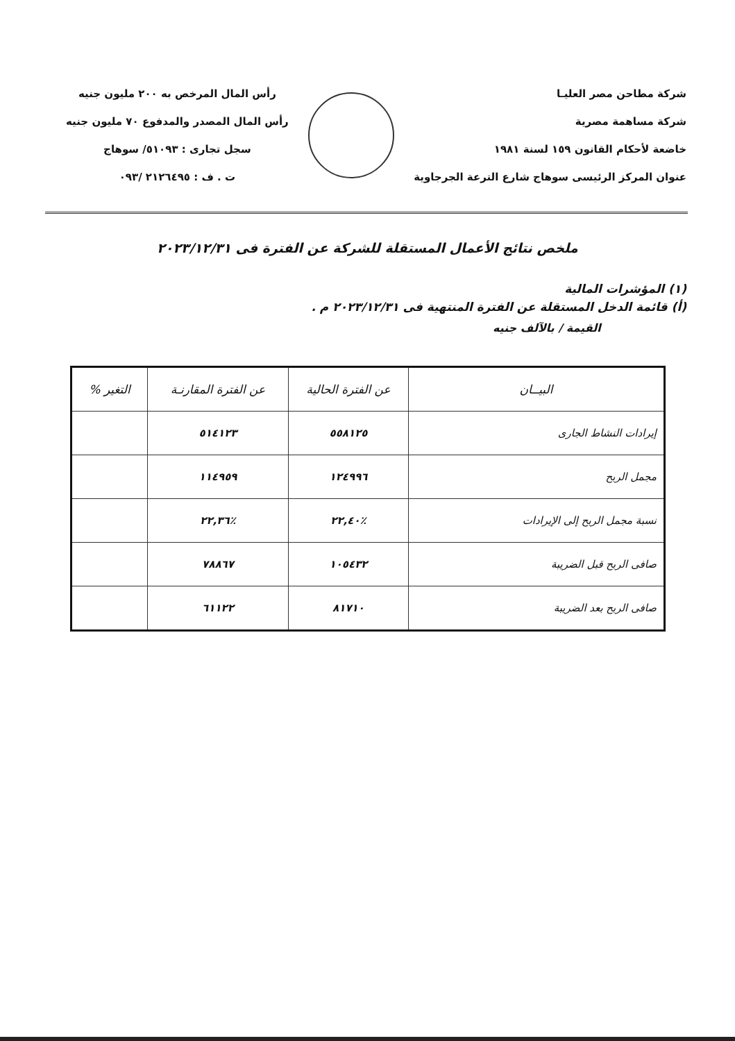شركة مطاحن مصر العليـا
شركة مساهمة مصرية
خاضعة لأحكام القانون ١٥٩ لسنة ١٩٨١
عنوان المركز الرئيسى سوهاج شارع الترعة الجرجاوية
رأس المال المرخص به ٢٠٠ مليون جنيه
رأس المال المصدر والمدفوع ٧٠ مليون جنيه
سجل تجارى : ٥١٠٩٣/ سوهاج
ت . ف : ٢١٢٦٤٩٥ /٠٩٣
ملخص نتائج الأعمال المستقلة للشركة عن الفترة فى ٢٠٢٣/١٢/٣١
(١) المؤشرات المالية
(أ) قائمة الدخل المستقلة عن الفترة المنتهية فى ٢٠٢٣/١٢/٣١ م .
القيمة / بالآلف جنيه
| البيــان | عن الفترة الحالية | عن الفترة المقارنـة | التغير % |
| --- | --- | --- | --- |
| إيرادات النشاط الجارى | ٥٥٨١٢٥ | ٥١٤١٢٣ | |
| مجمل الربح | ١٢٤٩٩٦ | ١١٤٩٥٩ | |
| نسبة مجمل الربح إلى الإيرادات | ٪٢٢,٤٠ | ٪٢٢,٣٦ | |
| صافى الربح قبل الضريبة | ١٠٥٤٣٢ | ٧٨٨٦٧ | |
| صافى الربح بعد الضريبة | ٨١٧١٠ | ٦١١٢٢ | |